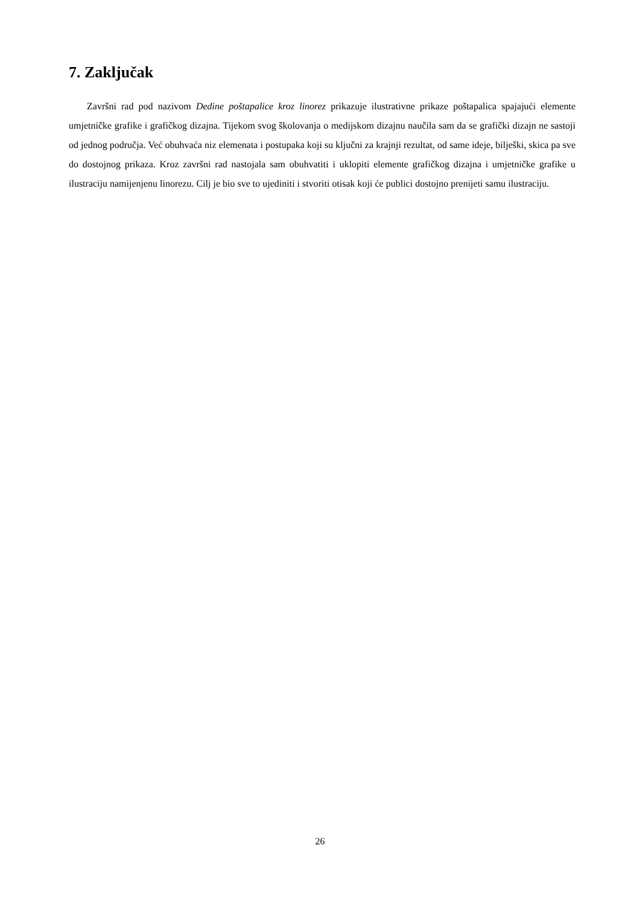7. Zaključak
Završni rad pod nazivom Dedine poštapalice kroz linorez prikazuje ilustrativne prikaze poštapalica spajajući elemente umjetničke grafike i grafičkog dizajna. Tijekom svog školovanja o medijskom dizajnu naučila sam da se grafički dizajn ne sastoji od jednog područja. Već obuhvaća niz elemenata i postupaka koji su ključni za krajnji rezultat, od same ideje, bilješki, skica pa sve do dostojnog prikaza. Kroz završni rad nastojala sam obuhvatiti i uklopiti elemente grafičkog dizajna i umjetničke grafike u ilustraciju namijenjenu linorezu. Cilj je bio sve to ujediniti i stvoriti otisak koji će publici dostojno prenijeti samu ilustraciju.
26